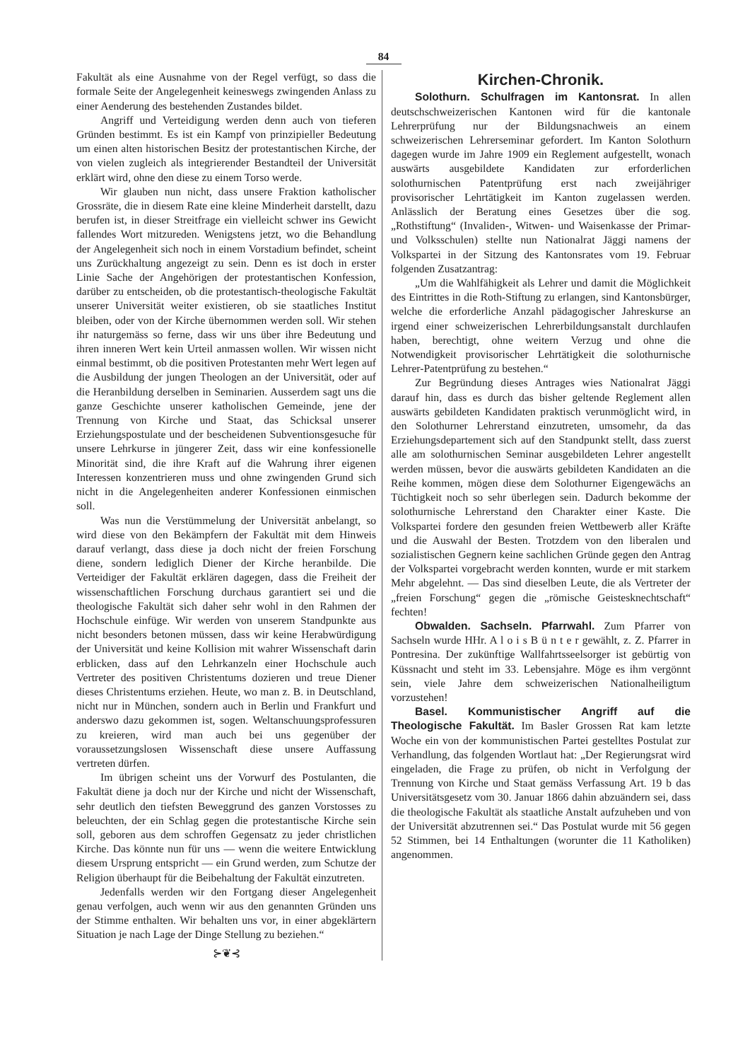84
Fakultät als eine Ausnahme von der Regel verfügt, so dass die formale Seite der Angelegenheit keineswegs zwingenden Anlass zu einer Aenderung des bestehenden Zustandes bildet.
Angriff und Verteidigung werden denn auch von tieferen Gründen bestimmt. Es ist ein Kampf von prinzipieller Bedeutung um einen alten historischen Besitz der protestantischen Kirche, der von vielen zugleich als integrierender Bestandteil der Universität erklärt wird, ohne den diese zu einem Torso werde.
Wir glauben nun nicht, dass unsere Fraktion katholischer Grossräte, die in diesem Rate eine kleine Minderheit darstellt, dazu berufen ist, in dieser Streitfrage ein vielleicht schwer ins Gewicht fallendes Wort mitzureden. Wenigstens jetzt, wo die Behandlung der Angelegenheit sich noch in einem Vorstadium befindet, scheint uns Zurückhaltung angezeigt zu sein. Denn es ist doch in erster Linie Sache der Angehörigen der protestantischen Konfession, darüber zu entscheiden, ob die protestantisch-theologische Fakultät unserer Universität weiter existieren, ob sie staatliches Institut bleiben, oder von der Kirche übernommen werden soll. Wir stehen ihr naturgemäss so ferne, dass wir uns über ihre Bedeutung und ihren inneren Wert kein Urteil anmassen wollen. Wir wissen nicht einmal bestimmt, ob die positiven Protestanten mehr Wert legen auf die Ausbildung der jungen Theologen an der Universität, oder auf die Heranbildung derselben in Seminarien. Ausserdem sagt uns die ganze Geschichte unserer katholischen Gemeinde, jene der Trennung von Kirche und Staat, das Schicksal unserer Erziehungspostulate und der bescheidenen Subventionsgesuche für unsere Lehrkurse in jüngerer Zeit, dass wir eine konfessionelle Minorität sind, die ihre Kraft auf die Wahrung ihrer eigenen Interessen konzentrieren muss und ohne zwingenden Grund sich nicht in die Angelegenheiten anderer Konfessionen einmischen soll.
Was nun die Verstümmelung der Universität anbelangt, so wird diese von den Bekämpfern der Fakultät mit dem Hinweis darauf verlangt, dass diese ja doch nicht der freien Forschung diene, sondern lediglich Diener der Kirche heranbilde. Die Verteidiger der Fakultät erklären dagegen, dass die Freiheit der wissenschaftlichen Forschung durchaus garantiert sei und die theologische Fakultät sich daher sehr wohl in den Rahmen der Hochschule einfüge. Wir werden von unserem Standpunkte aus nicht besonders betonen müssen, dass wir keine Herabwürdigung der Universität und keine Kollision mit wahrer Wissenschaft darin erblicken, dass auf den Lehrkanzeln einer Hochschule auch Vertreter des positiven Christentums dozieren und treue Diener dieses Christentums erziehen. Heute, wo man z. B. in Deutschland, nicht nur in München, sondern auch in Berlin und Frankfurt und anderswo dazu gekommen ist, sogen. Weltanschuungsprofessuren zu kreieren, wird man auch bei uns gegenüber der voraussetzungslosen Wissenschaft diese unsere Auffassung vertreten dürfen.
Im übrigen scheint uns der Vorwurf des Postulanten, die Fakultät diene ja doch nur der Kirche und nicht der Wissenschaft, sehr deutlich den tiefsten Beweggrund des ganzen Vorstosses zu beleuchten, der ein Schlag gegen die protestantische Kirche sein soll, geboren aus dem schroffen Gegensatz zu jeder christlichen Kirche. Das könnte nun für uns — wenn die weitere Entwicklung diesem Ursprung entspricht — ein Grund werden, zum Schutze der Religion überhaupt für die Beibehaltung der Fakultät einzutreten.
Jedenfalls werden wir den Fortgang dieser Angelegenheit genau verfolgen, auch wenn wir aus den genannten Gründen uns der Stimme enthalten. Wir behalten uns vor, in einer abgeklärtern Situation je nach Lage der Dinge Stellung zu beziehen.“
⊱❦⊰
Kirchen-Chronik.
Solothurn. Schulfragen im Kantonsrat. In allen deutschschweizerischen Kantonen wird für die kantonale Lehrerprüfung nur der Bildungsnachweis an einem schweizerischen Lehrerseminar gefordert. Im Kanton Solothurn dagegen wurde im Jahre 1909 ein Reglement aufgestellt, wonach auswärts ausgebildete Kandidaten zur erforderlichen solothurnischen Patentprüfung erst nach zweijähriger provisorischer Lehrtätigkeit im Kanton zugelassen werden. Anlässlich der Beratung eines Gesetzes über die sog. „Rothstiftung“ (Invaliden-, Witwen- und Waisenkasse der Primar- und Volksschulen) stellte nun Nationalrat Jäggi namens der Volkspartei in der Sitzung des Kantonsrates vom 19. Februar folgenden Zusatzantrag:
„Um die Wahlfähigkeit als Lehrer und damit die Möglichkeit des Eintrittes in die Roth-Stiftung zu erlangen, sind Kantonsbürger, welche die erforderliche Anzahl pädagogischer Jahreskurse an irgend einer schweizerischen Lehrerbildungsanstalt durchlaufen haben, berechtigt, ohne weitern Verzug und ohne die Notwendigkeit provisorischer Lehrtätigkeit die solothurnische Lehrer-Patentprüfung zu bestehen.“
Zur Begründung dieses Antrages wies Nationalrat Jäggi darauf hin, dass es durch das bisher geltende Reglement allen auswärts gebildeten Kandidaten praktisch verunmöglicht wird, in den Solothurner Lehrerstand einzutreten, umsomehr, da das Erziehungsdepartement sich auf den Standpunkt stellt, dass zuerst alle am solothurnischen Seminar ausgebildeten Lehrer angestellt werden müssen, bevor die auswärts gebildeten Kandidaten an die Reihe kommen, mögen diese dem Solothurner Eigengewächs an Tüchtigkeit noch so sehr überlegen sein. Dadurch bekomme der solothurnische Lehrerstand den Charakter einer Kaste. Die Volkspartei fordere den gesunden freien Wettbewerb aller Kräfte und die Auswahl der Besten. Trotzdem von den liberalen und sozialistischen Gegnern keine sachlichen Gründe gegen den Antrag der Volkspartei vorgebracht werden konnten, wurde er mit starkem Mehr abgelehnt. — Das sind dieselben Leute, die als Vertreter der „freien Forschung“ gegen die „römische Geistesknechtschaft“ fechten!
Obwalden. Sachseln. Pfarrwahl. Zum Pfarrer von Sachseln wurde HHr. A l o i s B ü n t e r gewählt, z. Z. Pfarrer in Pontresina. Der zukünftige Wallfahrtsseelsorger ist gebürtig von Küssnacht und steht im 33. Lebensjahre. Möge es ihm vergönnt sein, viele Jahre dem schweizerischen Nationalheiligtum vorzustehen!
Basel. Kommunistischer Angriff auf die Theologische Fakultät. Im Basler Grossen Rat kam letzte Woche ein von der kommunistischen Partei gestelltes Postulat zur Verhandlung, das folgenden Wortlaut hat: „Der Regierungsrat wird eingeladen, die Frage zu prüfen, ob nicht in Verfolgung der Trennung von Kirche und Staat gemäss Verfassung Art. 19 b das Universitätsgesetz vom 30. Januar 1866 dahin abzuändern sei, dass die theologische Fakultät als staatliche Anstalt aufzuheben und von der Universität abzutrennen sei.“ Das Postulat wurde mit 56 gegen 52 Stimmen, bei 14 Enthaltungen (worunter die 11 Katholiken) angenommen.